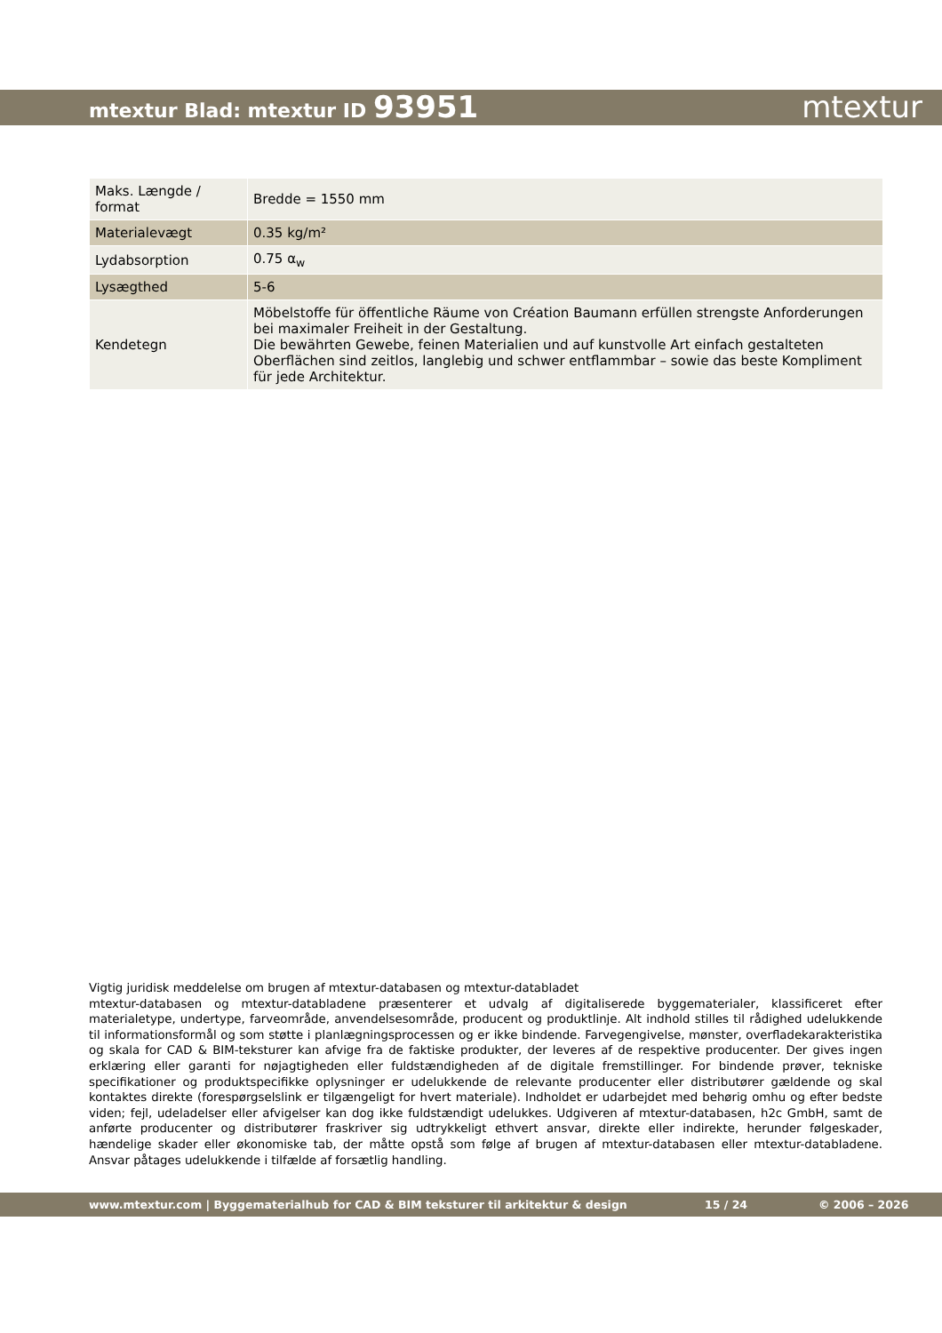mtextur Blad: mtextur ID 93951 mtextur
| Maks. Længde / format | Bredde = 1550 mm |
| Materialevægt | 0.35 kg/m² |
| Lydabsorption | 0.75 α<sub>w</sub> |
| Lysægthed | 5-6 |
| Kendetegn | Möbelstoffe für öffentliche Räume von Création Baumann erfüllen strengste Anforderungen bei maximaler Freiheit in der Gestaltung. Die bewährten Gewebe, feinen Materialien und auf kunstvolle Art einfach gestalteten Oberflächen sind zeitlos, langlebig und schwer entflammbar – sowie das beste Kompliment für jede Architektur. |
Vigtig juridisk meddelelse om brugen af mtextur-databasen og mtextur-databladet
mtextur-databasen og mtextur-databladene præsenterer et udvalg af digitaliserede byggematerialer, klassificeret efter materialetype, undertype, farveområde, anvendelsesområde, producent og produktlinje. Alt indhold stilles til rådighed udelukkende til informationsformål og som støtte i planlægningsprocessen og er ikke bindende. Farvegengivelse, mønster, overfladekarakteristika og skala for CAD & BIM-teksturer kan afvige fra de faktiske produkter, der leveres af de respektive producenter. Der gives ingen erklæring eller garanti for nøjagtigheden eller fuldstændigheden af de digitale fremstillinger. For bindende prøver, tekniske specifikationer og produktspecifikke oplysninger er udelukkende de relevante producenter eller distributører gældende og skal kontaktes direkte (forespørgselslink er tilgængeligt for hvert materiale). Indholdet er udarbejdet med behørig omhu og efter bedste viden; fejl, udeladelser eller afvigelser kan dog ikke fuldstændigt udelukkes. Udgiveren af mtextur-databasen, h2c GmbH, samt de anførte producenter og distributører fraskriver sig udtrykkeligt ethvert ansvar, direkte eller indirekte, herunder følgeskader, hændelige skader eller økonomiske tab, der måtte opstå som følge af brugen af mtextur-databasen eller mtextur-databladene. Ansvar påtages udelukkende i tilfælde af forsætlig handling.
www.mtextur.com | Byggematerialhub for CAD & BIM teksturer til arkitektur & design 15 / 24 © 2006 – 2026